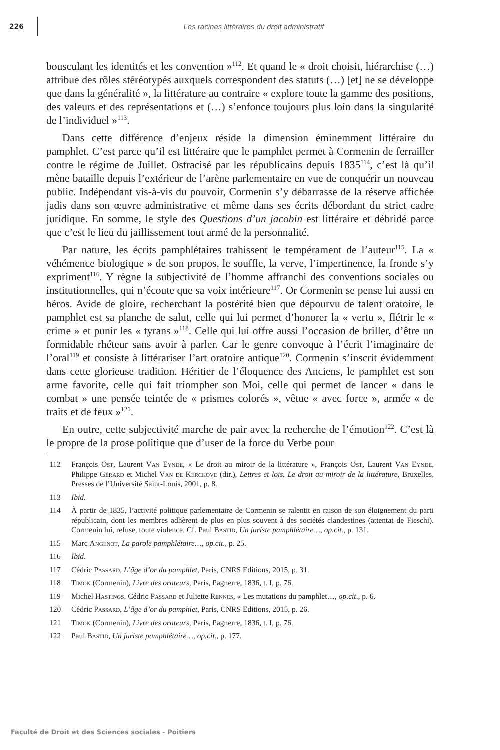226
Les racines littéraires du droit administratif
bousculant les identités et les convention »<sup>112</sup>. Et quand le « droit choisit, hiérarchise (…) attribue des rôles stéréotypés auxquels correspondent des statuts (…) [et] ne se développe que dans la généralité », la littérature au contraire « explore toute la gamme des positions, des valeurs et des représentations et (…) s’enfonce toujours plus loin dans la singularité de l’individuel »<sup>113</sup>.
Dans cette différence d’enjeux réside la dimension éminemment littéraire du pamphlet. C’est parce qu’il est littéraire que le pamphlet permet à Cormenin de ferrailler contre le régime de Juillet. Ostracisé par les républicains depuis 1835<sup>114</sup>, c’est là qu’il mène bataille depuis l’extérieur de l’arène parlementaire en vue de conquérir un nouveau public. Indépendant vis-à-vis du pouvoir, Cormenin s’y débarrasse de la réserve affichée jadis dans son œuvre administrative et même dans ses écrits débordant du strict cadre juridique. En somme, le style des Questions d’un jacobin est littéraire et débridé parce que c’est le lieu du jaillissement tout armé de la personnalité.
Par nature, les écrits pamphlétaires trahissent le tempérament de l’auteur<sup>115</sup>. La « véhémence biologique » de son propos, le souffle, la verve, l’impertinence, la fronde s’y expriment<sup>116</sup>. Y règne la subjectivité de l’homme affranchi des conventions sociales ou institutionnelles, qui n’écoute que sa voix intérieure<sup>117</sup>. Or Cormenin se pense lui aussi en héros. Avide de gloire, recherchant la postérité bien que dépourvu de talent oratoire, le pamphlet est sa planche de salut, celle qui lui permet d’honorer la « vertu », flétrir le « crime » et punir les « tyrans »<sup>118</sup>. Celle qui lui offre aussi l’occasion de briller, d’être un formidable rhéteur sans avoir à parler. Car le genre convoque à l’écrit l’imaginaire de l’oral<sup>119</sup> et consiste à littérariser l’art oratoire antique<sup>120</sup>. Cormenin s’inscrit évidemment dans cette glorieuse tradition. Héritier de l’éloquence des Anciens, le pamphlet est son arme favorite, celle qui fait triompher son Moi, celle qui permet de lancer « dans le combat » une pensée teintée de « prismes colorés », vêtue « avec force », armée « de traits et de feux »<sup>121</sup>.
En outre, cette subjectivité marche de pair avec la recherche de l’émotion<sup>122</sup>. C’est là le propre de la prose politique que d’user de la force du Verbe pour
112 François Ost, Laurent Van Eynde, « Le droit au miroir de la littérature », François Ost, Laurent Van Eynde, Philippe Gérard et Michel Van de Kerchove (dir.), Lettres et lois. Le droit au miroir de la littérature, Bruxelles, Presses de l’Université Saint-Louis, 2001, p. 8.
113 Ibid.
114 À partir de 1835, l’activité politique parlementaire de Cormenin se ralentit en raison de son éloignement du parti républicain, dont les membres adhèrent de plus en plus souvent à des sociétés clandestines (attentat de Fieschi). Cormenin lui, refuse, toute violence. Cf. Paul Bastid, Un juriste pamphlétaire…, op.cit., p. 131.
115 Marc Angenot, La parole pamphlétaire…, op.cit., p. 25.
116 Ibid.
117 Cédric Passard, L’âge d’or du pamphlet, Paris, CNRS Editions, 2015, p. 31.
118 Timon (Cormenin), Livre des orateurs, Paris, Pagnerre, 1836, t. I, p. 76.
119 Michel Hastings, Cédric Passard et Juliette Rennes, « Les mutations du pamphlet…, op.cit., p. 6.
120 Cédric Passard, L’âge d’or du pamphlet, Paris, CNRS Editions, 2015, p. 26.
121 Timon (Cormenin), Livre des orateurs, Paris, Pagnerre, 1836, t. I, p. 76.
122 Paul Bastid, Un juriste pamphlétaire…, op.cit., p. 177.
Faculté de Droit et des Sciences sociales - Poitiers